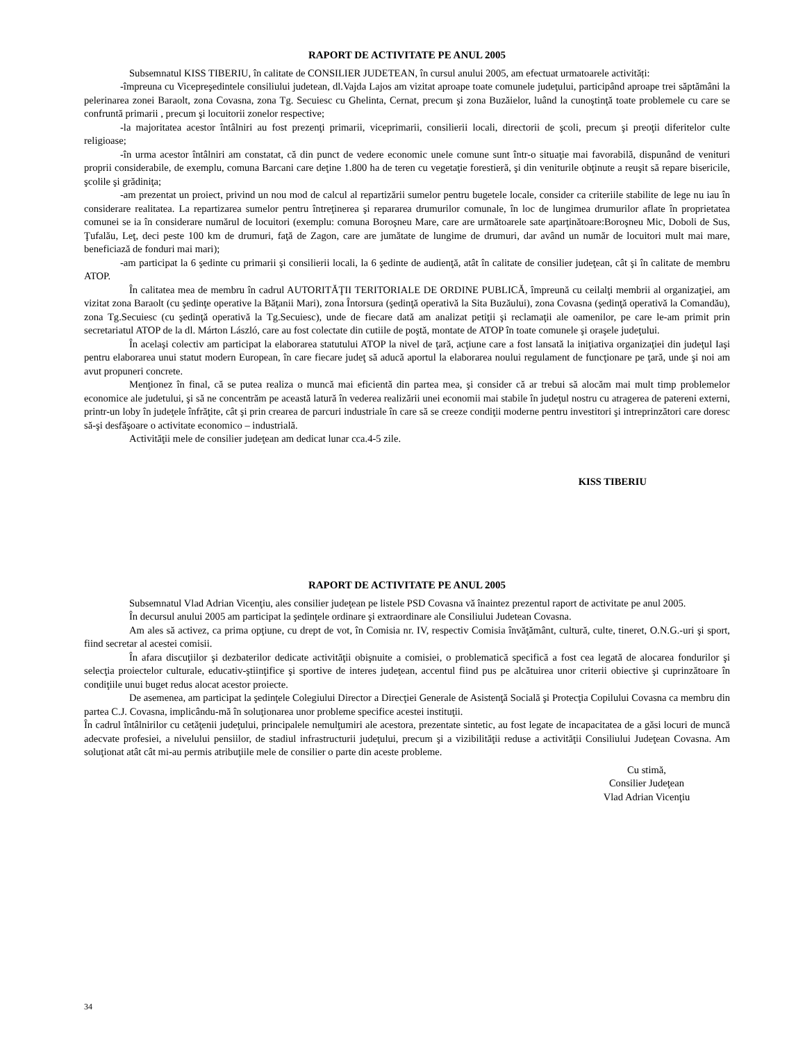RAPORT DE ACTIVITATE PE ANUL 2005
Subsemnatul KISS TIBERIU, în calitate de CONSILIER JUDETEAN, în cursul anului 2005, am efectuat urmatoarele activități:
-împreuna cu Vicepreşedintele consiliului judetean, dl.Vajda Lajos am vizitat aproape toate comunele judeţului, participând aproape trei săptămâni la pelerinarea zonei Baraolt, zona Covasna, zona Tg. Secuiesc cu Ghelinta, Cernat, precum şi zona Buzăielor, luând la cunoştinţă toate problemele cu care se confruntă primarii , precum şi locuitorii zonelor respective;
-la majoritatea acestor întâlniri au fost prezenţi primarii, viceprimarii, consilierii locali, directorii de şcoli, precum şi preoţii diferitelor culte religioase;
-în urma acestor întâlniri am constatat, că din punct de vedere economic unele comune sunt într-o situaţie mai favorabilă, dispunând de venituri proprii considerabile, de exemplu, comuna Barcani care deţine 1.800 ha de teren cu vegetaţie forestieră, şi din veniturile obţinute a reuşit să repare bisericile, şcolile şi grădiniţa;
-am prezentat un proiect, privind un nou mod de calcul al repartizării sumelor pentru bugetele locale, consider ca criteriile stabilite de lege nu iau în considerare realitatea. La repartizarea sumelor pentru întreţinerea şi repararea drumurilor comunale, în loc de lungimea drumurilor aflate în proprietatea comunei se ia în considerare numărul de locuitori (exemplu: comuna Boroşneu Mare, care are următoarele sate aparţinătoare:Boroşneu Mic, Doboli de Sus, Ţufalău, Leţ, deci peste 100 km de drumuri, faţă de Zagon, care are jumătate de lungime de drumuri, dar având un număr de locuitori mult mai mare, beneficiază de fonduri mai mari);
-am participat la 6 şedinte cu primarii şi consilierii locali, la 6 şedinte de audienţă, atât în calitate de consilier judeţean, cât şi în calitate de membru ATOP.
În calitatea mea de membru în cadrul AUTORITĂŢII TERITORIALE DE ORDINE PUBLICĂ, împreună cu ceilalţi membrii al organizaţiei, am vizitat zona Baraolt (cu şedinţe operative la Băţanii Mari), zona Întorsura (şedinţă operativă la Sita Buzăului), zona Covasna (şedinţă operativă la Comandău), zona Tg.Secuiesc (cu şedinţă operativă la Tg.Secuiesc), unde de fiecare dată am analizat petiţii şi reclamaţii ale oamenilor, pe care le-am primit prin secretariatul ATOP de la dl. Márton László, care au fost colectate din cutiile de poştă, montate de ATOP în toate comunele şi oraşele judeţului.
În acelaşi colectiv am participat la elaborarea statutului ATOP la nivel de ţară, acţiune care a fost lansată la iniţiativa organizaţiei din judeţul Iaşi pentru elaborarea unui statut modern European, în care fiecare judeţ să aducă aportul la elaborarea noului regulament de funcţionare pe ţară, unde şi noi am avut propuneri concrete.
Menţionez în final, că se putea realiza o muncă mai eficientă din partea mea, şi consider că ar trebui să alocăm mai mult timp problemelor economice ale judetului, şi să ne concentrăm pe această latură în vederea realizării unei economii mai stabile în judeţul nostru cu atragerea de patereni externi, printr-un loby în judeţele înfrăţite, cât şi prin crearea de parcuri industriale în care să se creeze condiţii moderne pentru investitori şi intreprinzători care doresc să-şi desfăşoare o activitate economico – industrială.
Activităţii mele de consilier judeţean am dedicat lunar cca.4-5 zile.
KISS TIBERIU
RAPORT DE ACTIVITATE PE ANUL 2005
Subsemnatul Vlad Adrian Vicenţiu, ales consilier judeţean pe listele PSD Covasna vă înaintez prezentul raport de activitate pe anul 2005.
În decursul anului 2005 am participat la şedinţele ordinare şi extraordinare ale Consiliului Judetean Covasna.
Am ales să activez, ca prima opţiune, cu drept de vot, în Comisia nr. IV, respectiv Comisia învăţământ, cultură, culte, tineret, O.N.G.-uri şi sport, fiind secretar al acestei comisii.
În afara discuţiilor şi dezbaterilor dedicate activităţii obişnuite a comisiei, o problematică specifică a fost cea legată de alocarea fondurilor şi selecţia proiectelor culturale, educativ-ştiinţifice şi sportive de interes judeţean, accentul fiind pus pe alcătuirea unor criterii obiective şi cuprinzătoare în condiţiile unui buget redus alocat acestor proiecte.
De asemenea, am participat la şedinţele Colegiului Director a Direcţiei Generale de Asistenţă Socială şi Protecţia Copilului Covasna ca membru din partea C.J. Covasna, implicându-mă în soluţionarea unor probleme specifice acestei instituţii.
În cadrul întâlnirilor cu cetăţenii judeţului, principalele nemulţumiri ale acestora, prezentate sintetic, au fost legate de incapacitatea de a găsi locuri de muncă adecvate profesiei, a nivelului pensiilor, de stadiul infrastructurii judeţului, precum şi a vizibilităţii reduse a activităţii Consiliului Judeţean Covasna. Am soluţionat atât cât mi-au permis atribuţiile mele de consilier o parte din aceste probleme.
Cu stimă,
Consilier Judeţean
Vlad Adrian Vicenţiu
34